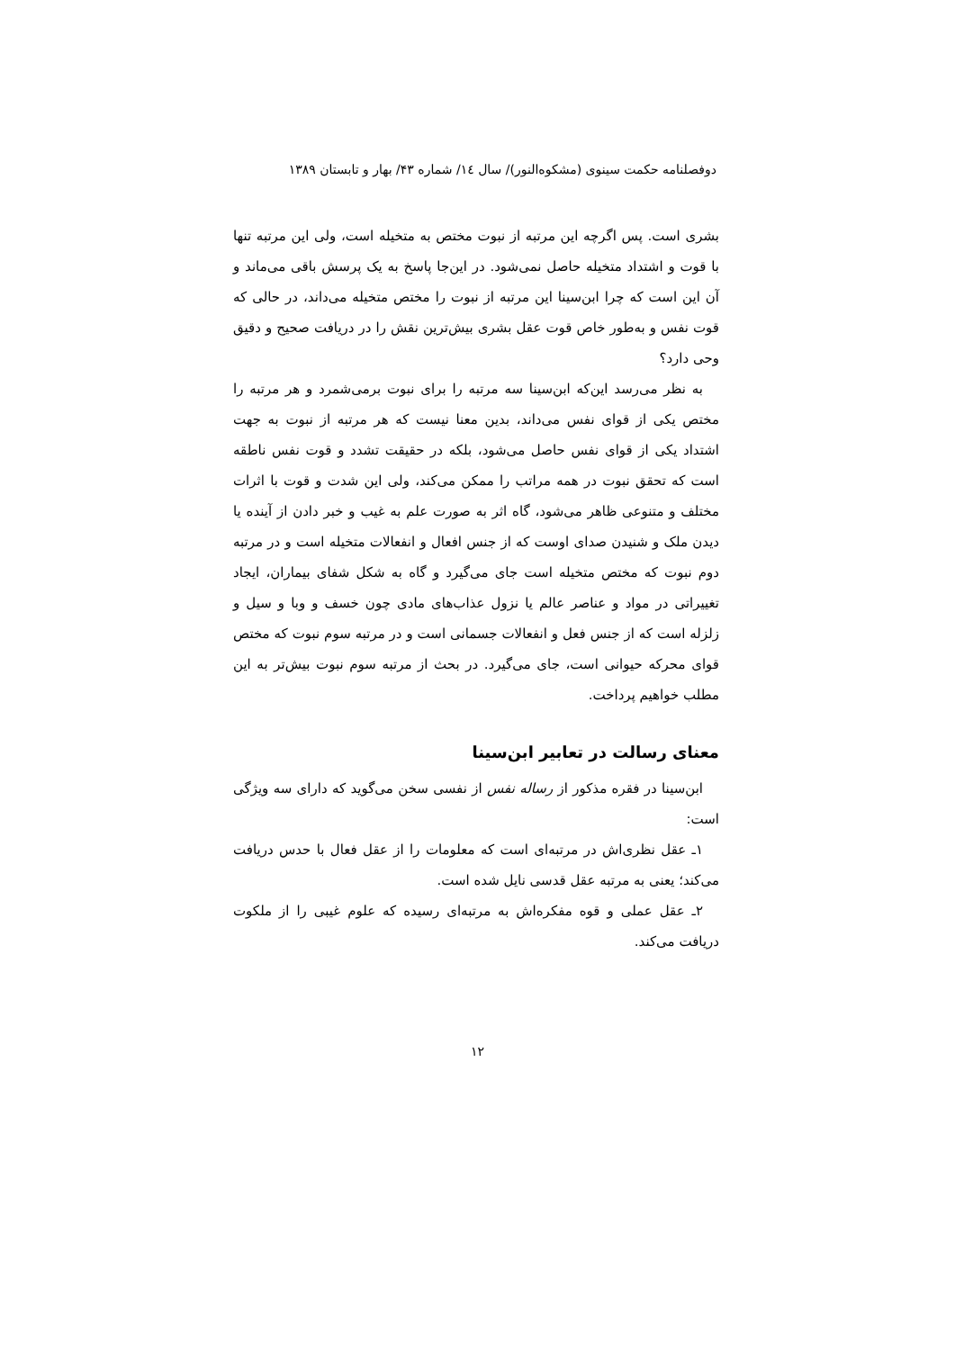دوفصلنامه حکمت سینوی (مشکوه‌النور)/ سال ۱٤/ شماره ۴۳/ بهار و تابستان ۱۳۸۹
بشری است. پس اگرچه این مرتبه از نبوت مختص به متخیله است، ولی این مرتبه تنها با قوت و اشتداد متخیله حاصل نمی‌شود. در این‌جا پاسخ به یک پرسش باقی می‌ماند و آن این است که چرا ابن‌سینا این مرتبه از نبوت را مختص متخیله می‌داند، در حالی که قوت نفس و به‌طور خاص قوت عقل بشری بیش‌ترین نقش را در دریافت صحیح و دقیق وحی دارد؟
به نظر می‌رسد این‌که ابن‌سینا سه مرتبه را برای نبوت برمی‌شمرد و هر مرتبه را مختص یکی از قوای نفس می‌داند، بدین معنا نیست که هر مرتبه از نبوت به جهت اشتداد یکی از قوای نفس حاصل می‌شود، بلکه در حقیقت تشدد و قوت نفس ناطقه است که تحقق نبوت در همه مراتب را ممکن می‌کند، ولی این شدت و قوت با اثرات مختلف و متنوعی ظاهر می‌شود، گاه اثر به صورت علم به غیب و خبر دادن از آینده یا دیدن ملک و شنیدن صدای اوست که از جنس افعال و انفعالات متخیله است و در مرتبه دوم نبوت که مختص متخیله است جای می‌گیرد و گاه به شکل شفای بیماران، ایجاد تغییراتی در مواد و عناصر عالم یا نزول عذاب‌های مادی چون خسف و وبا و سیل و زلزله است که از جنس فعل و انفعالات جسمانی است و در مرتبه سوم نبوت که مختص قوای محرکه حیوانی است، جای می‌گیرد. در بحث از مرتبه سوم نبوت بیش‌تر به این مطلب خواهیم پرداخت.
معنای رسالت در تعابیر ابن‌سینا
ابن‌سینا در فقره مذکور از رساله نفس از نفسی سخن می‌گوید که دارای سه ویژگی است:
۱ـ عقل نظری‌اش در مرتبه‌ای است که معلومات را از عقل فعال با حدس دریافت می‌کند؛ یعنی به مرتبه عقل قدسی نایل شده است.
۲ـ عقل عملی و قوه مفکره‌اش به مرتبه‌ای رسیده که علوم غیبی را از ملکوت دریافت می‌کند.
۱۲